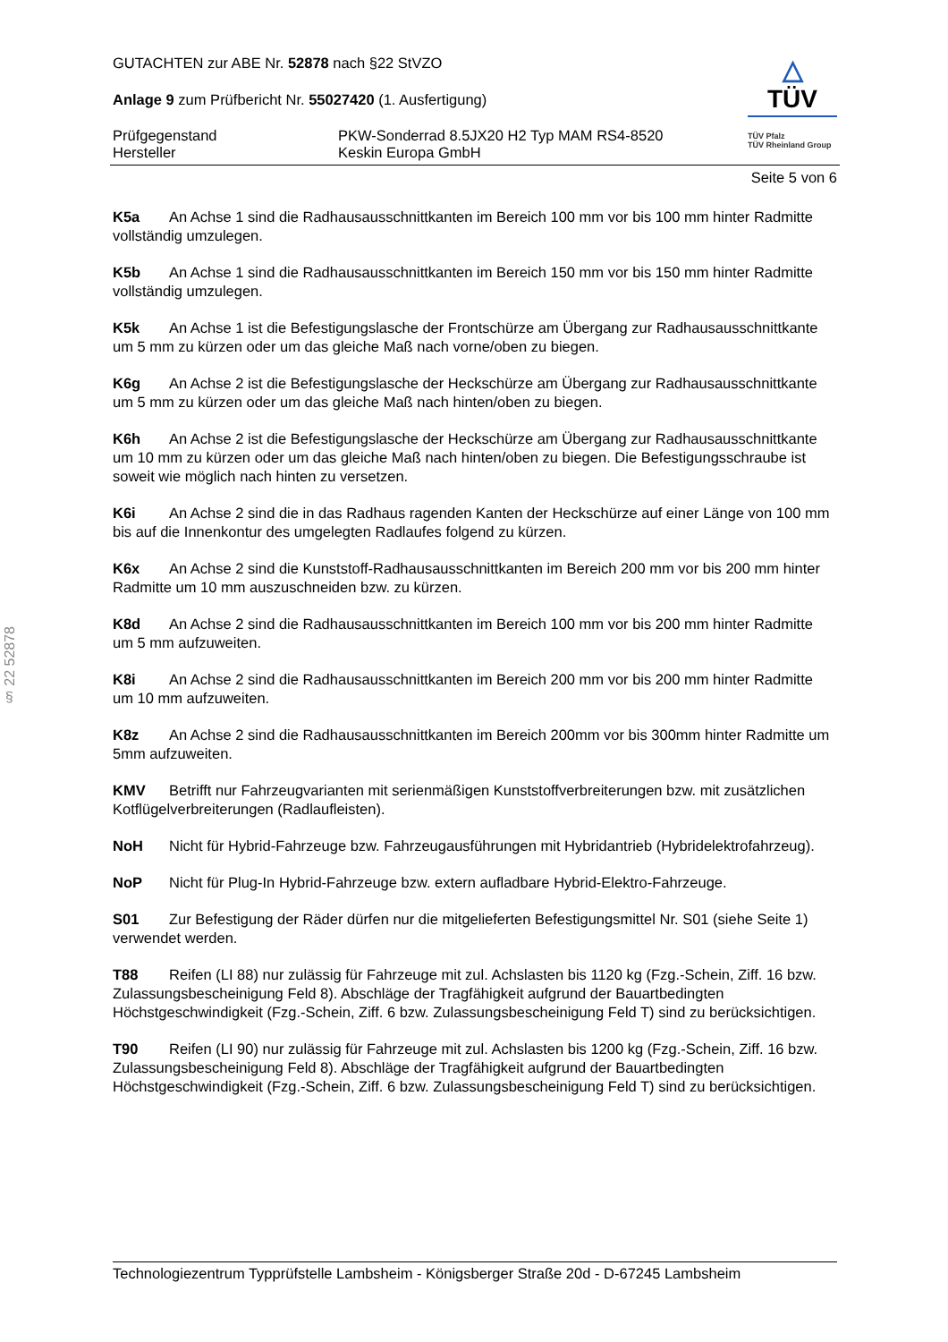§ 22 52878
GUTACHTEN zur ABE Nr. 52878 nach §22 StVZO
Anlage 9 zum Prüfbericht Nr. 55027420 (1. Ausfertigung)
Prüfgegenstand PKW-Sonderrad 8.5JX20 H2 Typ MAM RS4-8520
Hersteller Keskin Europa GmbH
△
TÜV
TÜV Pfalz
TÜV Rheinland Group
Seite 5 von 6
K5a An Achse 1 sind die Radhausausschnittkanten im Bereich 100 mm vor bis 100 mm hinter Radmitte vollständig umzulegen.
K5b An Achse 1 sind die Radhausausschnittkanten im Bereich 150 mm vor bis 150 mm hinter Radmitte vollständig umzulegen.
K5k An Achse 1 ist die Befestigungslasche der Frontschürze am Übergang zur Radhausausschnittkante um 5 mm zu kürzen oder um das gleiche Maß nach vorne/oben zu biegen.
K6g An Achse 2 ist die Befestigungslasche der Heckschürze am Übergang zur Radhausausschnittkante um 5 mm zu kürzen oder um das gleiche Maß nach hinten/oben zu biegen.
K6h An Achse 2 ist die Befestigungslasche der Heckschürze am Übergang zur Radhausausschnittkante um 10 mm zu kürzen oder um das gleiche Maß nach hinten/oben zu biegen. Die Befestigungsschraube ist soweit wie möglich nach hinten zu versetzen.
K6i An Achse 2 sind die in das Radhaus ragenden Kanten der Heckschürze auf einer Länge von 100 mm bis auf die Innenkontur des umgelegten Radlaufes folgend zu kürzen.
K6x An Achse 2 sind die Kunststoff-Radhausausschnittkanten im Bereich 200 mm vor bis 200 mm hinter Radmitte um 10 mm auszuschneiden bzw. zu kürzen.
K8d An Achse 2 sind die Radhausausschnittkanten im Bereich 100 mm vor bis 200 mm hinter Radmitte um 5 mm aufzuweiten.
K8i An Achse 2 sind die Radhausausschnittkanten im Bereich 200 mm vor bis 200 mm hinter Radmitte um 10 mm aufzuweiten.
K8z An Achse 2 sind die Radhausausschnittkanten im Bereich 200mm vor bis 300mm hinter Radmitte um 5mm aufzuweiten.
KMV Betrifft nur Fahrzeugvarianten mit serienmäßigen Kunststoffverbreiterungen bzw. mit zusätzlichen Kotflügelverbreiterungen (Radlaufleisten).
NoH Nicht für Hybrid-Fahrzeuge bzw. Fahrzeugausführungen mit Hybridantrieb (Hybridelektrofahrzeug).
NoP Nicht für Plug-In Hybrid-Fahrzeuge bzw. extern aufladbare Hybrid-Elektro-Fahrzeuge.
S01 Zur Befestigung der Räder dürfen nur die mitgelieferten Befestigungsmittel Nr. S01 (siehe Seite 1) verwendet werden.
T88 Reifen (LI 88) nur zulässig für Fahrzeuge mit zul. Achslasten bis 1120 kg (Fzg.-Schein, Ziff. 16 bzw. Zulassungsbescheinigung Feld 8). Abschläge der Tragfähigkeit aufgrund der Bauartbedingten Höchstgeschwindigkeit (Fzg.-Schein, Ziff. 6 bzw. Zulassungsbescheinigung Feld T) sind zu berücksichtigen.
T90 Reifen (LI 90) nur zulässig für Fahrzeuge mit zul. Achslasten bis 1200 kg (Fzg.-Schein, Ziff. 16 bzw. Zulassungsbescheinigung Feld 8). Abschläge der Tragfähigkeit aufgrund der Bauartbedingten Höchstgeschwindigkeit (Fzg.-Schein, Ziff. 6 bzw. Zulassungsbescheinigung Feld T) sind zu berücksichtigen.
Technologiezentrum Typprüfstelle Lambsheim - Königsberger Straße 20d - D-67245 Lambsheim